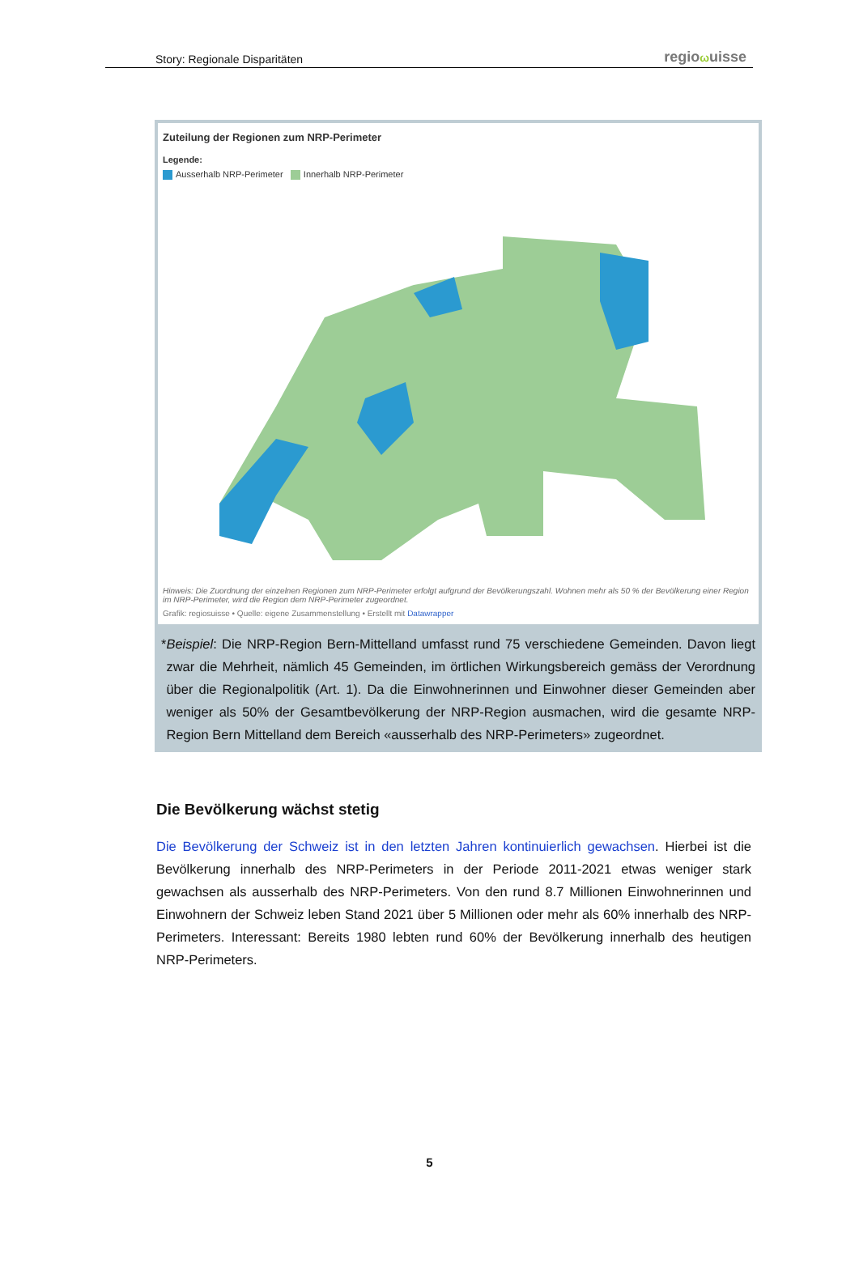Story: Regionale Disparitäten
regio ωuisse
Zuteilung der Regionen zum NRP-Perimeter
Legende:
Ausserhalb NRP-Perimeter Innerhalb NRP-Perimeter
Hinweis: Die Zuordnung der einzelnen Regionen zum NRP-Perimeter erfolgt aufgrund der Bevölkerungszahl. Wohnen mehr als 50 % der Bevölkerung einer Region im NRP-Perimeter, wird die Region dem NRP-Perimeter zugeordnet.
Grafik: regiosuisse • Quelle: eigene Zusammenstellung • Erstellt mit Datawrapper
* Beispiel: Die NRP-Region Bern-Mittelland umfasst rund 75 verschiedene Gemeinden. Davon liegt zwar die Mehrheit, nämlich 45 Gemeinden, im örtlichen Wirkungsbereich gemäss der Verordnung über die Regionalpolitik (Art. 1). Da die Einwohnerinnen und Einwohner dieser Gemeinden aber weniger als 50% der Gesamtbevölkerung der NRP-Region ausmachen, wird die gesamte NRP-Region Bern Mittelland dem Bereich «ausserhalb des NRP-Perimeters» zugeordnet.
Die Bevölkerung wächst stetig
Die Bevölkerung der Schweiz ist in den letzten Jahren kontinuierlich gewachsen. Hierbei ist die Bevölkerung innerhalb des NRP-Perimeters in der Periode 2011-2021 etwas weniger stark gewachsen als ausserhalb des NRP-Perimeters. Von den rund 8.7 Millionen Einwohnerinnen und Einwohnern der Schweiz leben Stand 2021 über 5 Millionen oder mehr als 60% innerhalb des NRP-Perimeters. Interessant: Bereits 1980 lebten rund 60% der Bevölkerung innerhalb des heutigen NRP-Perimeters.
5